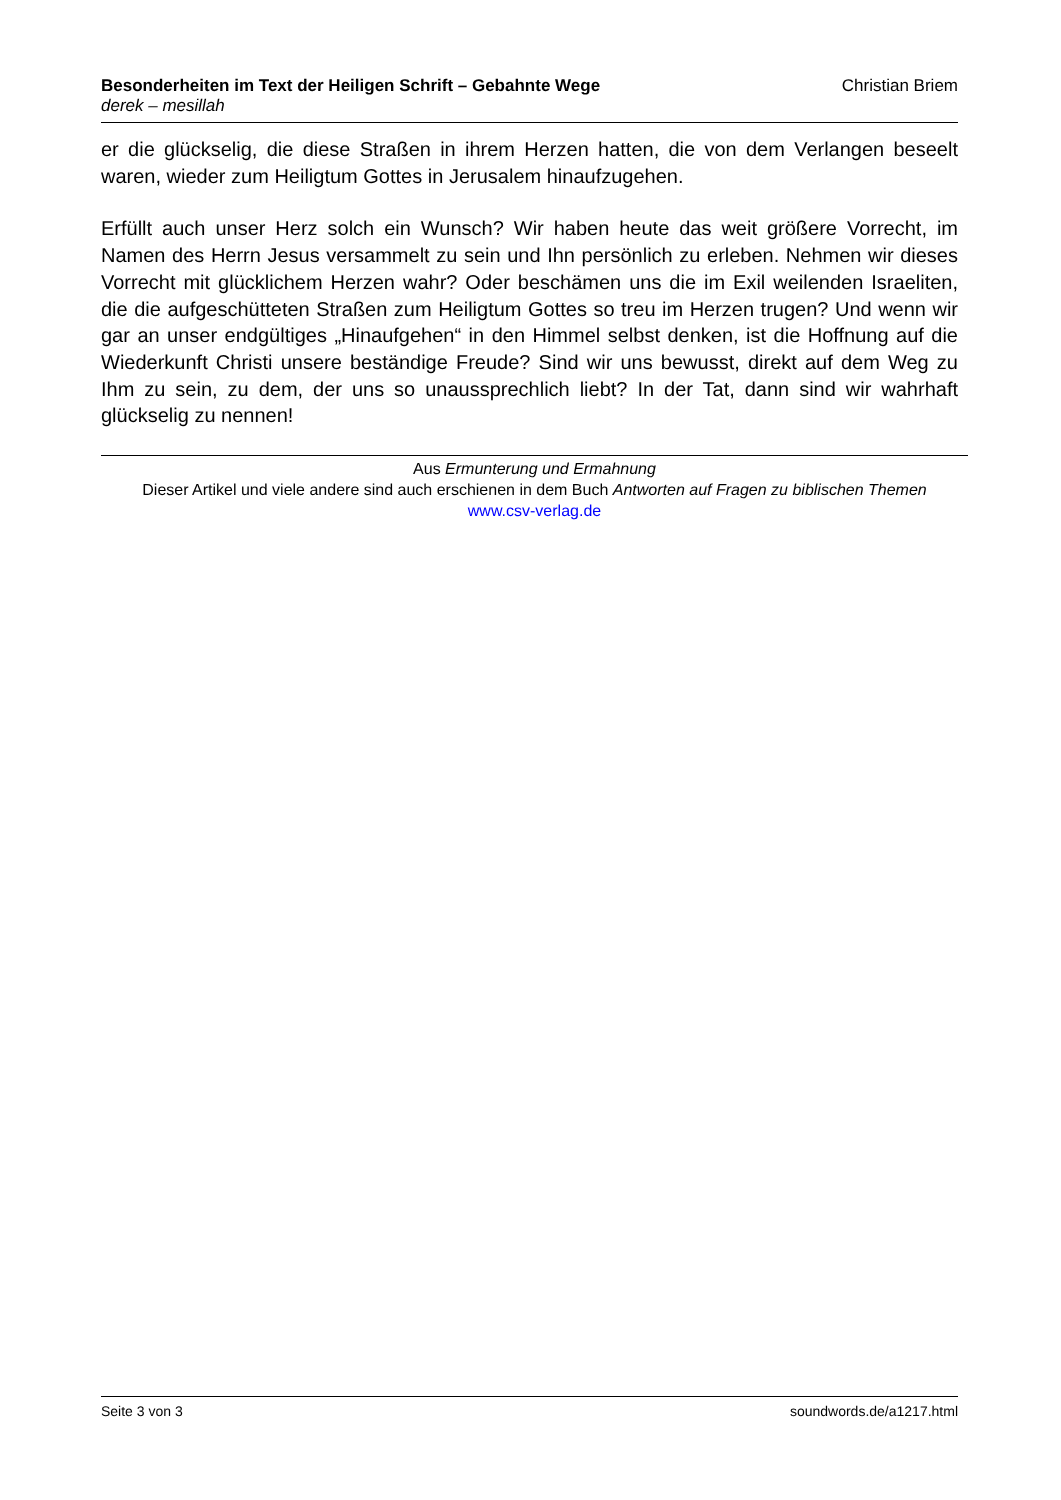Besonderheiten im Text der Heiligen Schrift – Gebahnte Wege
derek – mesillah
Christian Briem
er die glückselig, die diese Straßen in ihrem Herzen hatten, die von dem Verlangen beseelt waren, wieder zum Heiligtum Gottes in Jerusalem hinaufzugehen.
Erfüllt auch unser Herz solch ein Wunsch? Wir haben heute das weit größere Vorrecht, im Namen des Herrn Jesus versammelt zu sein und Ihn persönlich zu erleben. Nehmen wir dieses Vorrecht mit glücklichem Herzen wahr? Oder beschämen uns die im Exil weilenden Israeliten, die die aufgeschütteten Straßen zum Heiligtum Gottes so treu im Herzen trugen? Und wenn wir gar an unser endgültiges „Hinaufgehen“ in den Himmel selbst denken, ist die Hoffnung auf die Wiederkunft Christi unsere beständige Freude? Sind wir uns bewusst, direkt auf dem Weg zu Ihm zu sein, zu dem, der uns so unaussprechlich liebt? In der Tat, dann sind wir wahrhaft glückselig zu nennen!
Aus Ermunterung und Ermahnung
Dieser Artikel und viele andere sind auch erschienen in dem Buch Antworten auf Fragen zu biblischen Themen
www.csv-verlag.de
Seite 3 von 3 soundwords.de/a1217.html